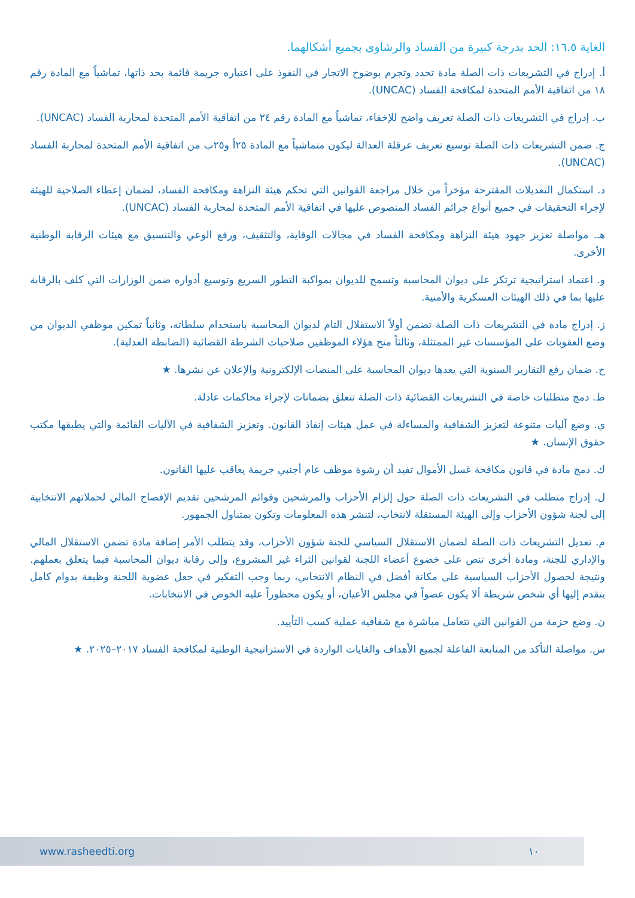الغاية ١٦.٥: الحد بدرجة كبيرة من الفساد والرشاوى بجميع أشكالهما.
أ. إدراج في التشريعات ذات الصلة مادة تحدد وتجرم بوضوح الاتجار في النفوذ على اعتباره جريمة قائمة بحد ذاتها، تماشياً مع المادة رقم ١٨ من اتفاقية الأمم المتحدة لمكافحة الفساد (UNCAC).
ب. إدراج في التشريعات ذات الصلة تعريف واضح للإخفاء، تماشياً مع المادة رقم ٢٤ من اتفاقية الأمم المتحدة لمحاربة الفساد (UNCAC).
ج. ضمن التشريعات ذات الصلة توسيع تعريف عرقلة العدالة ليكون متماشياً مع المادة ٢٥أ و٢٥ب من اتفاقية الأمم المتحدة لمحاربة الفساد (UNCAC).
د. استكمال التعديلات المقترحة مؤخراً من خلال مراجعة القوانين التي تحكم هيئة النزاهة ومكافحة الفساد، لضمان إعطاء الصلاحية للهيئة لإجراء التحقيقات في جميع أنواع جرائم الفساد المنصوص عليها في اتفاقية الأمم المتحدة لمحاربة الفساد (UNCAC).
هـ. مواصلة تعزيز جهود هيئة النزاهة ومكافحة الفساد في مجالات الوقاية، والتثقيف، ورفع الوعي والتنسيق مع هيئات الرقابة الوطنية الأخرى.
و. اعتماد استراتيجية ترتكز على ديوان المحاسبة وتسمح للديوان بمواكبة التطور السريع وتوسيع أدواره ضمن الوزارات التي كلف بالرقابة عليها بما في ذلك الهيئات العسكرية والأمنية.
ز. إدراج مادة في التشريعات ذات الصلة تضمن أولاً الاستقلال التام لديوان المحاسبة باستخدام سلطاته، وثانياً تمكين موظفي الديوان من وضع العقوبات على المؤسسات غير الممتثلة، وثالثاً منح هؤلاء الموظفين صلاحيات الشرطة القضائية (الضابطة العدلية).
ح. ضمان رفع التقارير السنوية التي يعدها ديوان المحاسبة على المنصات الإلكترونية والإعلان عن نشرها. ★
ط. دمج متطلبات خاصة في التشريعات القضائية ذات الصلة تتعلق بضمانات لإجراء محاكمات عادلة.
ي. وضع آليات متنوعة لتعزيز الشفافية والمساءلة في عمل هيئات إنفاذ القانون. وتعزيز الشفافية في الآليات القائمة والتي يطبقها مكتب حقوق الإنسان. ★
ك. دمج مادة في قانون مكافحة غسل الأموال تفيد أن رشوة موظف عام أجنبي جريمة يعاقب عليها القانون.
ل. إدراج متطلب في التشريعات ذات الصلة حول إلزام الأحزاب والمرشحين وقوائم المرشحين تقديم الإفصاح المالي لحملاتهم الانتخابية إلى لجنة شؤون الأحزاب وإلى الهيئة المستقلة لانتخاب، لتنشر هذه المعلومات وتكون بمتناول الجمهور.
م. تعديل التشريعات ذات الصلة لضمان الاستقلال السياسي للجنة شؤون الأحزاب، وقد يتطلب الأمر إضافة مادة تضمن الاستقلال المالي والإداري للجنة، ومادة أخرى تنص على خضوع أعضاء اللجنة لقوانين الثراء غير المشروع، وإلى رقابة ديوان المحاسبة فيما يتعلق بعملهم. ونتيجة لحصول الأحزاب السياسية على مكانة أفضل في النظام الانتخابي، ربما وجب التفكير في جعل عضوية اللجنة وظيفة بدوام كامل يتقدم إليها أي شخص شريطة ألا يكون عضواً في مجلس الأعيان، أو يكون محظوراً عليه الخوض في الانتخابات.
ن. وضع حزمة من القوانين التي تتعامل مباشرة مع شفافية عملية كسب التأييد.
س. مواصلة التأكد من المتابعة الفاعلة لجميع الأهداف والغايات الواردة في الاستراتيجية الوطنية لمكافحة الفساد ٢٠١٧–٢٠٢٥. ★
www.rasheedti.org ١٠